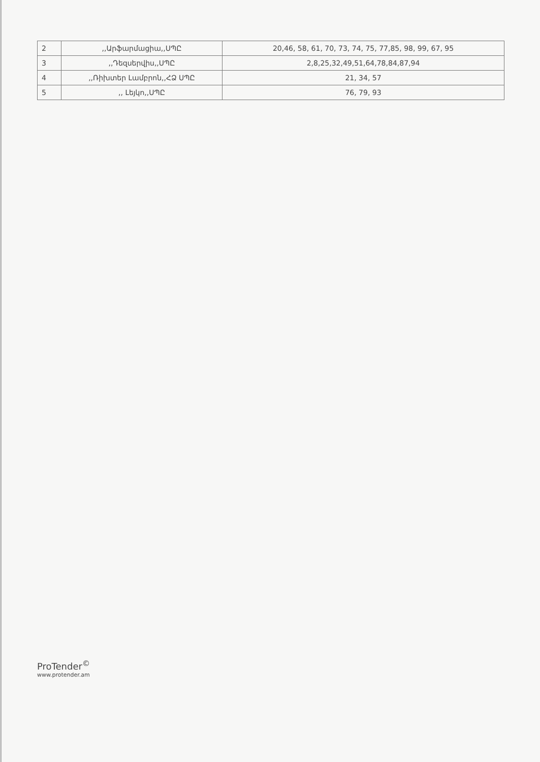| 2 | ,,Արֆարմացիա,,ՍՊԸ | 20,46, 58, 61, 70, 73, 74, 75, 77,85, 98, 99, 67, 95 |
| 3 | ,,Դեզսերվիս,,ՍՊԸ | 2,8,25,32,49,51,64,78,84,87,94 |
| 4 | ,,Ռիխտեր Լամբրոն,,ՀՁ ՍՊԸ | 21, 34, 57 |
| 5 | ,, Լեյկո,,ՍՊԸ | 76, 79, 93 |
ProTender<sup>©</sup>
www.protender.am